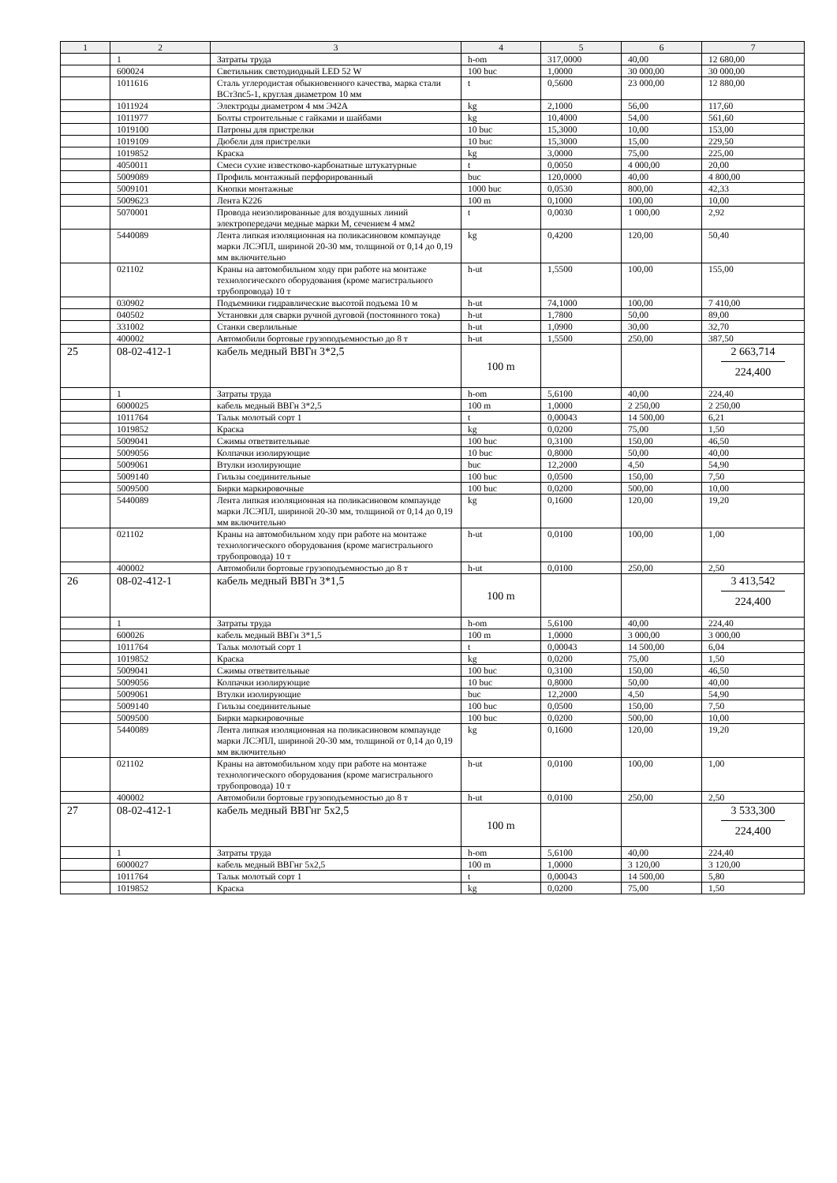| 1 | 2 | 3 | 4 | 5 | 6 | 7 |
| --- | --- | --- | --- | --- | --- | --- |
| | 1 | Затраты труда | h-om | 317,0000 | 40,00 | 12 680,00 |
| | 600024 | Светильник светодиодный LED 52 W | 100 buc | 1,0000 | 30 000,00 | 30 000,00 |
| | 1011616 | Сталь углеродистая обыкновенного качества, марка стали ВСт3пс5-1, круглая диаметром 10 мм | t | 0,5600 | 23 000,00 | 12 880,00 |
| | 1011924 | Электроды диаметром 4 мм Э42А | kg | 2,1000 | 56,00 | 117,60 |
| | 1011977 | Болты строительные с гайками и шайбами | kg | 10,4000 | 54,00 | 561,60 |
| | 1019100 | Патроны для пристрелки | 10 buc | 15,3000 | 10,00 | 153,00 |
| | 1019109 | Дюбели для пристрелки | 10 buc | 15,3000 | 15,00 | 229,50 |
| | 1019852 | Краска | kg | 3,0000 | 75,00 | 225,00 |
| | 4050011 | Смеси сухие известково-карбонатные штукатурные | t | 0,0050 | 4 000,00 | 20,00 |
| | 5009089 | Профиль монтажный перфорированный | buc | 120,0000 | 40,00 | 4 800,00 |
| | 5009101 | Кнопки монтажные | 1000 buc | 0,0530 | 800,00 | 42,33 |
| | 5009623 | Лента К226 | 100 m | 0,1000 | 100,00 | 10,00 |
| | 5070001 | Провода неизолированные для воздушных линий электропередачи медные марки М, сечением 4 мм2 | t | 0,0030 | 1 000,00 | 2,92 |
| | 5440089 | Лента липкая изоляционная на поликасиновом компаунде марки ЛСЭПЛ, шириной 20-30 мм, толщиной от 0,14 до 0,19 мм включительно | kg | 0,4200 | 120,00 | 50,40 |
| | 021102 | Краны на автомобильном ходу при работе на монтаже технологического оборудования (кроме магистрального трубопровода) 10 т | h-ut | 1,5500 | 100,00 | 155,00 |
| | 030902 | Подъемники гидравлические высотой подъема 10 м | h-ut | 74,1000 | 100,00 | 7 410,00 |
| | 040502 | Установки для сварки ручной дуговой (постоянного тока) | h-ut | 1,7800 | 50,00 | 89,00 |
| | 331002 | Станки сверлильные | h-ut | 1,0900 | 30,00 | 32,70 |
| | 400002 | Автомобили бортовые грузоподъемностью до 8 т | h-ut | 1,5500 | 250,00 | 387,50 |
| 25 | 08-02-412-1 | кабель медный ВВГн 3*2,5 | 100 m | | | 2 663,714 224,400 |
| | 1 | Затраты труда | h-om | 5,6100 | 40,00 | 224,40 |
| | 6000025 | кабель медный ВВГн 3*2,5 | 100 m | 1,0000 | 2 250,00 | 2 250,00 |
| | 1011764 | Тальк молотый сорт 1 | t | 0,00043 | 14 500,00 | 6,21 |
| | 1019852 | Краска | kg | 0,0200 | 75,00 | 1,50 |
| | 5009041 | Сжимы ответвительные | 100 buc | 0,3100 | 150,00 | 46,50 |
| | 5009056 | Колпачки изолирующие | 10 buc | 0,8000 | 50,00 | 40,00 |
| | 5009061 | Втулки изолирующие | buc | 12,2000 | 4,50 | 54,90 |
| | 5009140 | Гильзы соединительные | 100 buc | 0,0500 | 150,00 | 7,50 |
| | 5009500 | Бирки маркировочные | 100 buc | 0,0200 | 500,00 | 10,00 |
| | 5440089 | Лента липкая изоляционная на поликасиновом компаунде марки ЛСЭПЛ, шириной 20-30 мм, толщиной от 0,14 до 0,19 мм включительно | kg | 0,1600 | 120,00 | 19,20 |
| | 021102 | Краны на автомобильном ходу при работе на монтаже технологического оборудования (кроме магистрального трубопровода) 10 т | h-ut | 0,0100 | 100,00 | 1,00 |
| | 400002 | Автомобили бортовые грузоподъемностью до 8 т | h-ut | 0,0100 | 250,00 | 2,50 |
| 26 | 08-02-412-1 | кабель медный ВВГн 3*1,5 | 100 m | | | 3 413,542 224,400 |
| | 1 | Затраты труда | h-om | 5,6100 | 40,00 | 224,40 |
| | 600026 | кабель медный ВВГн 3*1,5 | 100 m | 1,0000 | 3 000,00 | 3 000,00 |
| | 1011764 | Тальк молотый сорт 1 | t | 0,00043 | 14 500,00 | 6,04 |
| | 1019852 | Краска | kg | 0,0200 | 75,00 | 1,50 |
| | 5009041 | Сжимы ответвительные | 100 buc | 0,3100 | 150,00 | 46,50 |
| | 5009056 | Колпачки изолирующие | 10 buc | 0,8000 | 50,00 | 40,00 |
| | 5009061 | Втулки изолирующие | buc | 12,2000 | 4,50 | 54,90 |
| | 5009140 | Гильзы соединительные | 100 buc | 0,0500 | 150,00 | 7,50 |
| | 5009500 | Бирки маркировочные | 100 buc | 0,0200 | 500,00 | 10,00 |
| | 5440089 | Лента липкая изоляционная на поликасиновом компаунде марки ЛСЭПЛ, шириной 20-30 мм, толщиной от 0,14 до 0,19 мм включительно | kg | 0,1600 | 120,00 | 19,20 |
| | 021102 | Краны на автомобильном ходу при работе на монтаже технологического оборудования (кроме магистрального трубопровода) 10 т | h-ut | 0,0100 | 100,00 | 1,00 |
| | 400002 | Автомобили бортовые грузоподъемностью до 8 т | h-ut | 0,0100 | 250,00 | 2,50 |
| 27 | 08-02-412-1 | кабель медный ВВГнг 5х2,5 | 100 m | | | 3 533,300 224,400 |
| | 1 | Затраты труда | h-om | 5,6100 | 40,00 | 224,40 |
| | 6000027 | кабель медный ВВГнг 5х2,5 | 100 m | 1,0000 | 3 120,00 | 3 120,00 |
| | 1011764 | Тальк молотый сорт 1 | t | 0,00043 | 14 500,00 | 5,80 |
| | 1019852 | Краска | kg | 0,0200 | 75,00 | 1,50 |